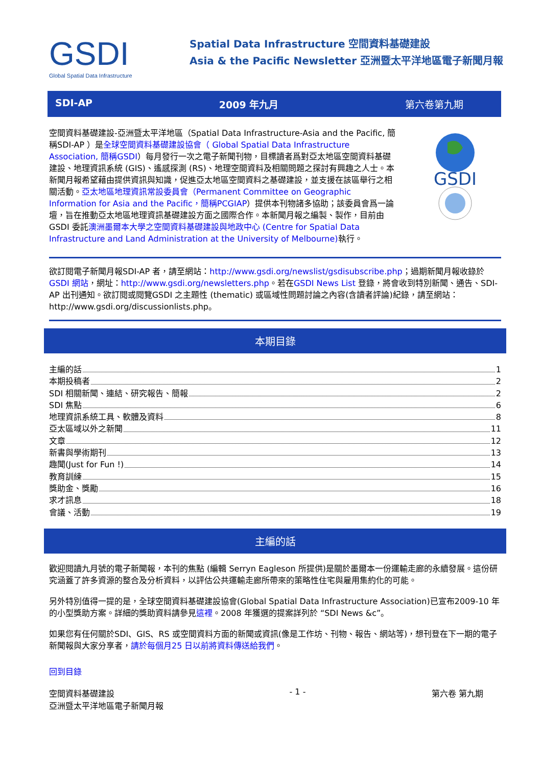GSDI
Global Spatial Data Infrastructure
Spatial Data Infrastructure 空間資料基礎建設
Asia & the Pacific Newsletter 亞洲暨太平洋地區電子新聞月報
SDI-AP 2009 年九月 第六卷第九期
空間資料基礎建設-亞洲暨太平洋地區（Spatial Data Infrastructure-Asia and the Pacific, 簡稱SDI-AP ）是全球空間資料基礎建設協會（ Global Spatial Data Infrastructure Association, 簡稱GSDI）每月發行一次之電子新聞刊物，目標讀者爲對亞太地區空間資料基礎建設、地理資訊系統 (GIS)、遙感探測 (RS)、地理空間資料及相關問題之探討有興趣之人士。本新聞月報希望藉由提供資訊與知識，促進亞太地區空間資料之基礎建設，並支援在該區舉行之相關活動。亞太地區地理資訊常設委員會（Permanent Committee on Geographic Information for Asia and the Pacific，簡稱PCGIAP）提供本刊物諸多協助；該委員會爲一論壇，旨在推動亞太地區地理資訊基礎建設方面之國際合作。本新聞月報之編製、製作，目前由GSDI 委託澳洲墨爾本大學之空間資料基礎建設與地政中心 (Centre for Spatial Data Infrastructure and Land Administration at the University of Melbourne) 執行。
GSDI
欲訂閱電子新聞月報SDI-AP 者，請至網站：http://www.gsdi.org/newslist/gsdisubscribe.php；過期新聞月報收錄於GSDI 網站，網址：http://www.gsdi.org/newsletters.php。若在GSDI News List 登錄，將會收到特別新聞、通告、SDI-AP 出刊通知。欲訂閱或閱覽GSDI 之主題性 (thematic) 或區域性問題討論之內容(含讀者評論)紀錄，請至網站：http://www.gsdi.org/discussionlists.php。
本期目錄
主編的話 1
本期投稿者 2
SDI 相關新聞、連結、研究報告、簡報 2
SDI 焦點 6
地理資訊系統工具、軟體及資料 8
亞太區域以外之新聞 11
文章 12
新書與學術期刊 13
趣聞(Just for Fun !) 14
教育訓練 15
獎助金、獎勵 16
求才訊息 18
會議、活動 19
主編的話
歡迎閱讀九月號的電子新聞報，本刊的焦點 (編輯 Serryn Eagleson 所提供)是關於墨爾本一份運輸走廊的永續發展。這份研究涵蓋了許多資源的整合及分析資料，以評估公共運輸走廊所帶來的策略性住宅與雇用集約化的可能。
另外特別值得一提的是，全球空間資料基礎建設協會(Global Spatial Data Infrastructure Association)已宣布2009-10 年的小型獎助方案。詳細的獎助資料請參見這裡。2008 年獲選的提案詳列於 “SDI News &c”。
如果您有任何關於SDI、GIS、RS 或空間資料方面的新聞或資訊(像是工作坊、刊物、報告、網站等)，想刊登在下一期的電子新聞報與大家分享者，請於每個月25 日以前將資料傳送給我們。
回到目錄
空間資料基礎建設
亞洲暨太平洋地區電子新聞月報 - 1 - 第六卷 第九期